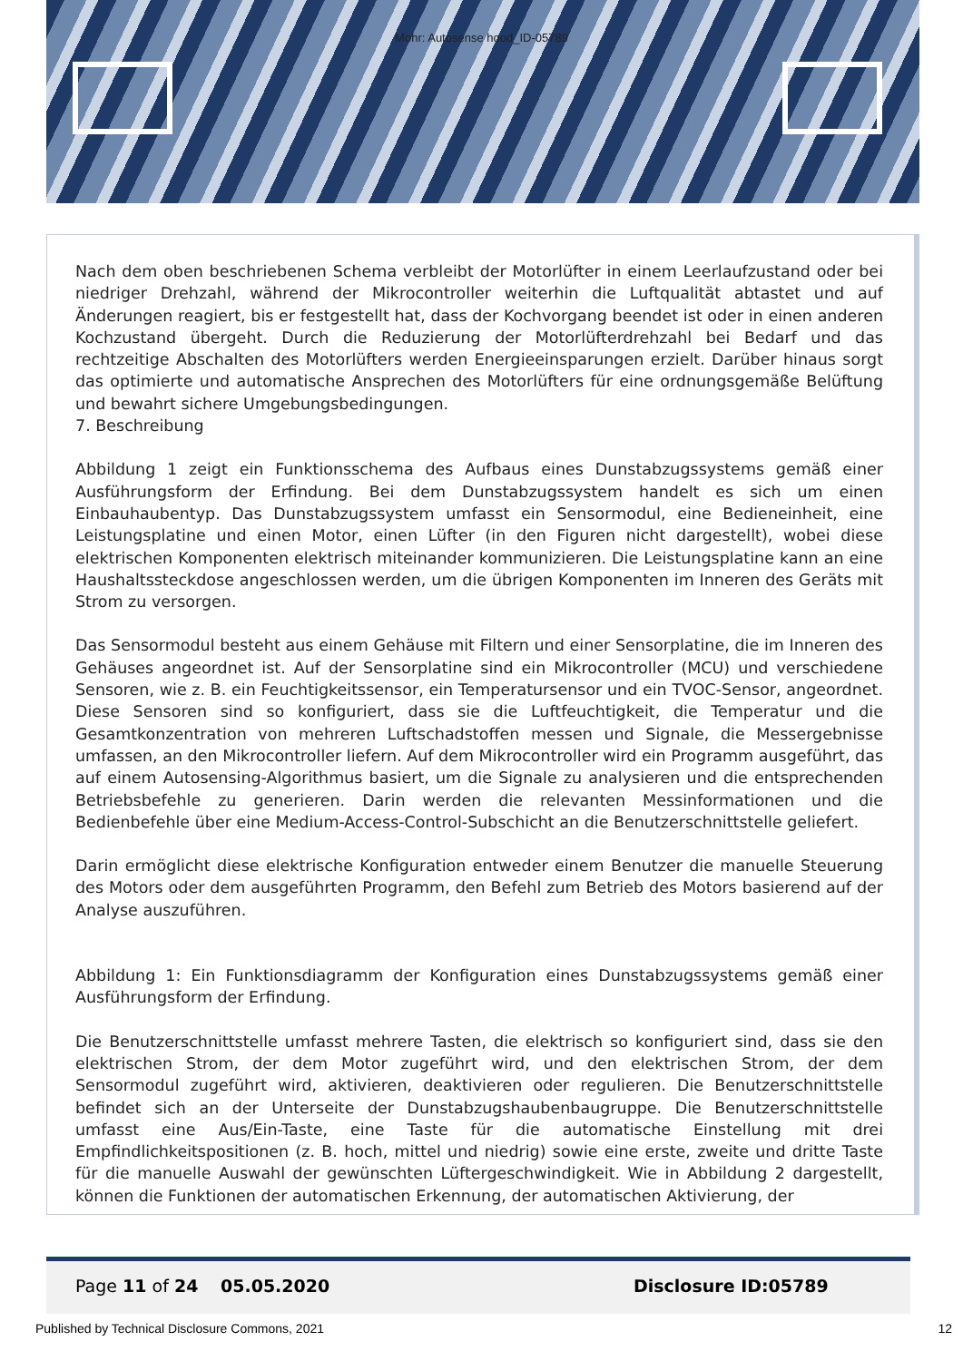Mohr: Autosense hood_ID-05789
Nach dem oben beschriebenen Schema verbleibt der Motorlüfter in einem Leerlaufzustand oder bei niedriger Drehzahl, während der Mikrocontroller weiterhin die Luftqualität abtastet und auf Änderungen reagiert, bis er festgestellt hat, dass der Kochvorgang beendet ist oder in einen anderen Kochzustand übergeht. Durch die Reduzierung der Motorlüfterdrehzahl bei Bedarf und das rechtzeitige Abschalten des Motorlüfters werden Energieeinsparungen erzielt. Darüber hinaus sorgt das optimierte und automatische Ansprechen des Motorlüfters für eine ordnungsgemäße Belüftung und bewahrt sichere Umgebungsbedingungen.
7. Beschreibung
Abbildung 1 zeigt ein Funktionsschema des Aufbaus eines Dunstabzugssystems gemäß einer Ausführungsform der Erfindung. Bei dem Dunstabzugssystem handelt es sich um einen Einbauhaubentyp. Das Dunstabzugssystem umfasst ein Sensormodul, eine Bedieneinheit, eine Leistungsplatine und einen Motor, einen Lüfter (in den Figuren nicht dargestellt), wobei diese elektrischen Komponenten elektrisch miteinander kommunizieren. Die Leistungsplatine kann an eine Haushaltssteckdose angeschlossen werden, um die übrigen Komponenten im Inneren des Geräts mit Strom zu versorgen.
Das Sensormodul besteht aus einem Gehäuse mit Filtern und einer Sensorplatine, die im Inneren des Gehäuses angeordnet ist. Auf der Sensorplatine sind ein Mikrocontroller (MCU) und verschiedene Sensoren, wie z. B. ein Feuchtigkeitssensor, ein Temperatursensor und ein TVOC-Sensor, angeordnet. Diese Sensoren sind so konfiguriert, dass sie die Luftfeuchtigkeit, die Temperatur und die Gesamtkonzentration von mehreren Luftschadstoffen messen und Signale, die Messergebnisse umfassen, an den Mikrocontroller liefern. Auf dem Mikrocontroller wird ein Programm ausgeführt, das auf einem Autosensing-Algorithmus basiert, um die Signale zu analysieren und die entsprechenden Betriebsbefehle zu generieren. Darin werden die relevanten Messinformationen und die Bedienbefehle über eine Medium-Access-Control-Subschicht an die Benutzerschnittstelle geliefert.
Darin ermöglicht diese elektrische Konfiguration entweder einem Benutzer die manuelle Steuerung des Motors oder dem ausgeführten Programm, den Befehl zum Betrieb des Motors basierend auf der Analyse auszuführen.
Abbildung 1: Ein Funktionsdiagramm der Konfiguration eines Dunstabzugssystems gemäß einer Ausführungsform der Erfindung.
Die Benutzerschnittstelle umfasst mehrere Tasten, die elektrisch so konfiguriert sind, dass sie den elektrischen Strom, der dem Motor zugeführt wird, und den elektrischen Strom, der dem Sensormodul zugeführt wird, aktivieren, deaktivieren oder regulieren. Die Benutzerschnittstelle befindet sich an der Unterseite der Dunstabzugshaubenbaugruppe. Die Benutzerschnittstelle umfasst eine Aus/Ein-Taste, eine Taste für die automatische Einstellung mit drei Empfindlichkeitspositionen (z. B. hoch, mittel und niedrig) sowie eine erste, zweite und dritte Taste für die manuelle Auswahl der gewünschten Lüftergeschwindigkeit. Wie in Abbildung 2 dargestellt, können die Funktionen der automatischen Erkennung, der automatischen Aktivierung, der
Page 11 of 24 05.05.2020 Disclosure ID:05789
Published by Technical Disclosure Commons, 2021 12